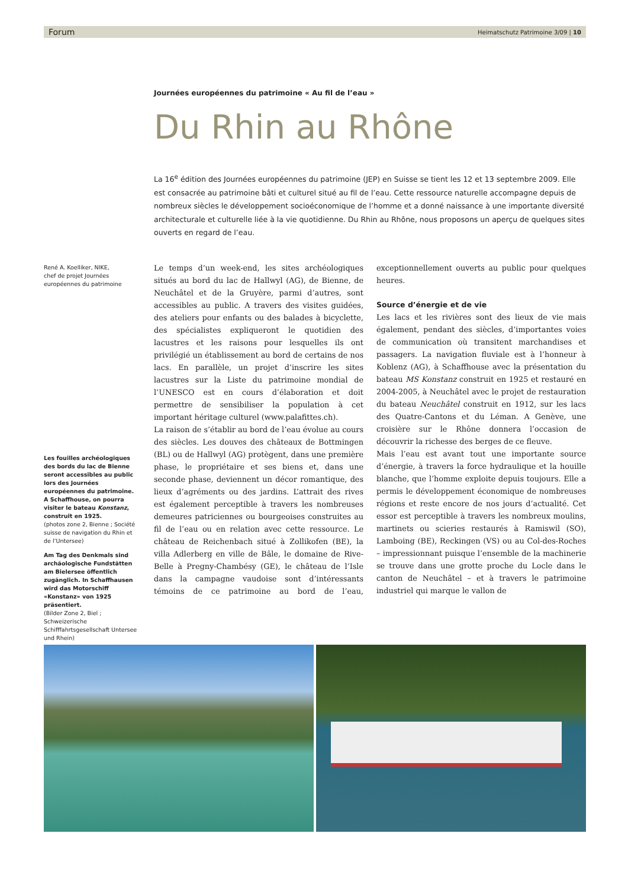Forum Heimatschutz Patrimoine 3/09 | 10
Journées européennes du patrimoine « Au fil de l’eau »
Du Rhin au Rhône
La 16<sup>e</sup> édition des Journées européennes du patrimoine (JEP) en Suisse se tient les 12 et 13 septembre 2009. Elle est consacrée au patrimoine bâti et culturel situé au fil de l’eau. Cette ressource naturelle accompagne depuis de nombreux siècles le développement socioéconomique de l’homme et a donné naissance à une importante diversité architecturale et culturelle liée à la vie quotidienne. Du Rhin au Rhône, nous proposons un aperçu de quelques sites ouverts en regard de l’eau.
René A. Koelliker, NIKE,
chef de projet Journées européennes du patrimoine
Les fouilles archéologiques des bords du lac de Bienne seront accessibles au public lors des Journées européennes du patrimoine.
A Schaffhouse, on pourra visiter le bateau Konstanz, construit en 1925.
(photos zone 2, Bienne ; Société suisse de navigation du Rhin et de l’Untersee)
Am Tag des Denkmals sind archäologische Fundstätten am Bielersee öffentlich zugänglich. In Schaffhausen wird das Motorschiff «Konstanz» von 1925 präsentiert.
(Bilder Zone 2, Biel ; Schweizerische Schifffahrtsgesellschaft Untersee und Rhein)
Le temps d’un week-end, les sites archéologiques situés au bord du lac de Hallwyl (AG), de Bienne, de Neuchâtel et de la Gruyère, parmi d’autres, sont accessibles au public. A travers des visites guidées, des ateliers pour enfants ou des balades à bicyclette, des spécialistes expliqueront le quotidien des lacustres et les raisons pour lesquelles ils ont privilégié un établissement au bord de certains de nos lacs. En parallèle, un projet d’inscrire les sites lacustres sur la Liste du patrimoine mondial de l’UNESCO est en cours d’élaboration et doit permettre de sensibiliser la population à cet important héritage culturel (www.palafittes.ch).
La raison de s’établir au bord de l’eau évolue au cours des siècles. Les douves des châteaux de Bottmingen (BL) ou de Hallwyl (AG) protègent, dans une première phase, le propriétaire et ses biens et, dans une seconde phase, deviennent un décor romantique, des lieux d’agréments ou des jardins. L’attrait des rives est également perceptible à travers les nombreuses demeures patriciennes ou bourgeoises construites au fil de l’eau ou en relation avec cette ressource. Le château de Reichenbach situé à Zollikofen (BE), la villa Adlerberg en ville de Bâle, le domaine de Rive-Belle à Pregny-Chambésy (GE), le château de l’Isle dans la campagne vaudoise sont d’intéressants témoins de ce patrimoine au bord de l’eau, exceptionnellement ouverts au public pour quelques heures.
Source d’énergie et de vie
Les lacs et les rivières sont des lieux de vie mais également, pendant des siècles, d’importantes voies de communication où transitent marchandises et passagers. La navigation fluviale est à l’honneur à Koblenz (AG), à Schaffhouse avec la présentation du bateau MS Konstanz construit en 1925 et restauré en 2004-2005, à Neuchâtel avec le projet de restauration du bateau Neuchâtel construit en 1912, sur les lacs des Quatre-Cantons et du Léman. A Genève, une croisière sur le Rhône donnera l’occasion de découvrir la richesse des berges de ce fleuve.
Mais l’eau est avant tout une importante source d’énergie, à travers la force hydraulique et la houille blanche, que l’homme exploite depuis toujours. Elle a permis le développement économique de nombreuses régions et reste encore de nos jours d’actualité. Cet essor est perceptible à travers les nombreux moulins, martinets ou scieries restaurés à Ramiswil (SO), Lamboing (BE), Reckingen (VS) ou au Col-des-Roches – impressionnant puisque l’ensemble de la machinerie se trouve dans une grotte proche du Locle dans le canton de Neuchâtel – et à travers le patrimoine industriel qui marque le vallon de